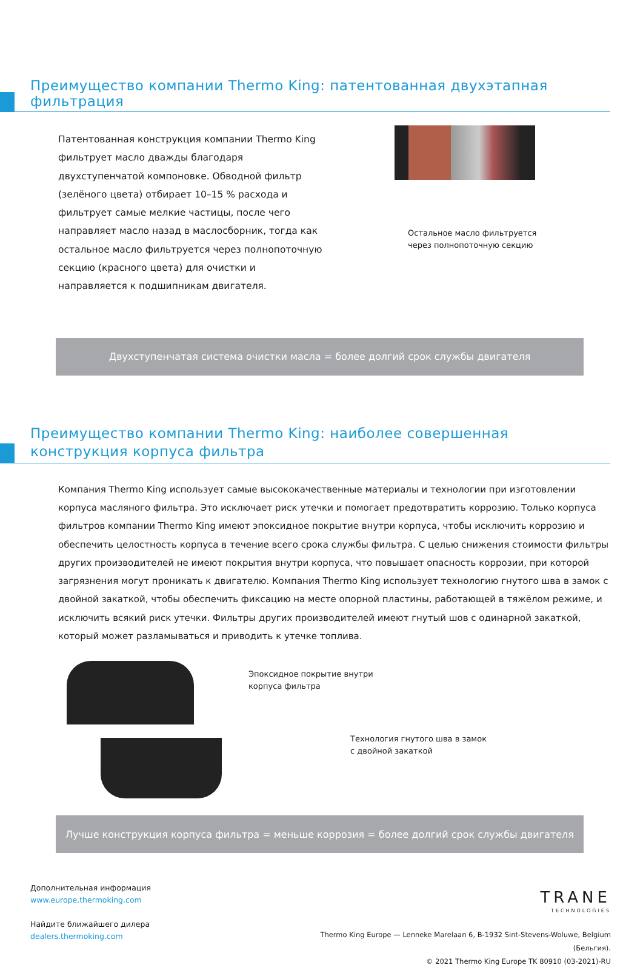Преимущество компании Thermo King: патентованная двухэтапная фильтрация
Патентованная конструкция компании Thermo King фильтрует масло дважды благодаря двухступенчатой компоновке. Обводной фильтр (зелёного цвета) отбирает 10–15 % расхода и фильтрует самые мелкие частицы, после чего направляет масло назад в маслосборник, тогда как остальное масло фильтруется через полнопоточную секцию (красного цвета) для очистки и направляется к подшипникам двигателя.
Остальное масло фильтруется
через полнопоточную секцию
Двухступенчатая система очистки масла = более долгий срок службы двигателя
Преимущество компании Thermo King: наиболее совершенная конструкция корпуса фильтра
Компания Thermo King использует самые высококачественные материалы и технологии при изготовлении корпуса масляного фильтра. Это исключает риск утечки и помогает предотвратить коррозию. Только корпуса фильтров компании Thermo King имеют эпоксидное покрытие внутри корпуса, чтобы исключить коррозию и обеспечить целостность корпуса в течение всего срока службы фильтра. С целью снижения стоимости фильтры других производителей не имеют покрытия внутри корпуса, что повышает опасность коррозии, при которой загрязнения могут проникать к двигателю. Компания Thermo King использует технологию гнутого шва в замок с двойной закаткой, чтобы обеспечить фиксацию на месте опорной пластины, работающей в тяжёлом режиме, и исключить всякий риск утечки. Фильтры других производителей имеют гнутый шов с одинарной закаткой, который может разламываться и приводить к утечке топлива.
Эпоксидное покрытие внутри
корпуса фильтра
Технология гнутого шва в замок
с двойной закаткой
Лучше конструкция корпуса фильтра = меньше коррозия = более долгий срок службы двигателя
Дополнительная информация
www.europe.thermoking.com
Найдите ближайшего дилера
dealers.thermoking.com
TRANE
TECHNOLOGIES
Thermo King Europe — Lenneke Marelaan 6, B-1932 Sint-Stevens-Woluwe, Belgium (Бельгия).
© 2021 Thermo King Europe TK 80910 (03-2021)-RU